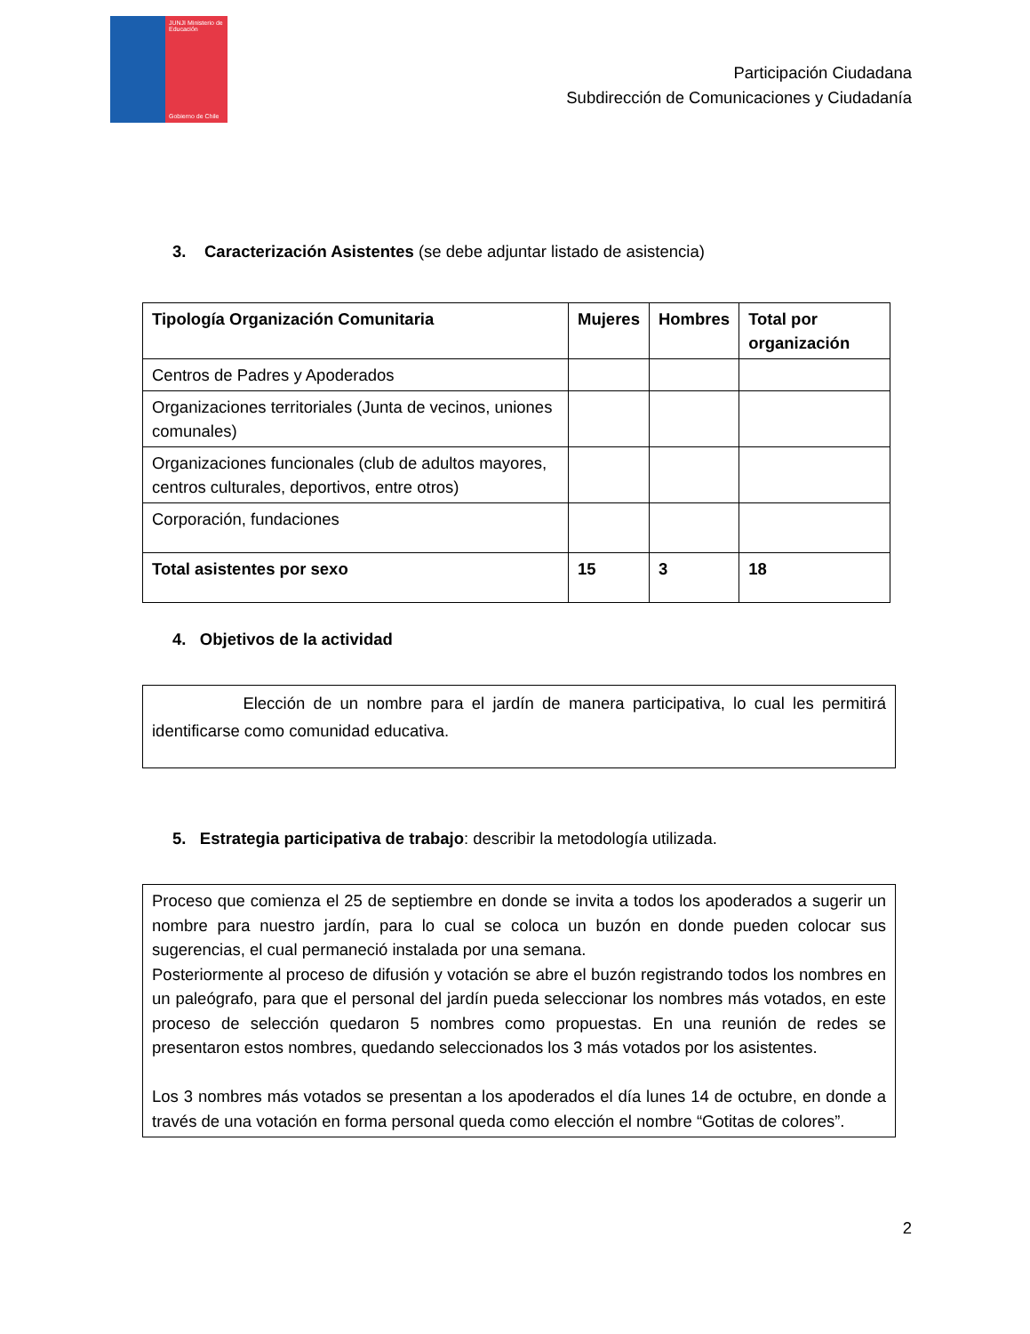JUNJI Ministerio de Educación
Gobierno de Chile
Participación Ciudadana
Subdirección de Comunicaciones y Ciudadanía
3. Caracterización Asistentes (se debe adjuntar listado de asistencia)
| Tipología Organización Comunitaria | Mujeres | Hombres | Total por organización |
| Centros de Padres y Apoderados | | | |
| Organizaciones territoriales (Junta de vecinos, uniones comunales) | | | |
| Organizaciones funcionales (club de adultos mayores, centros culturales, deportivos, entre otros) | | | |
| Corporación, fundaciones | | | |
| Total asistentes por sexo | 15 | 3 | 18 |
4. Objetivos de la actividad
Elección de un nombre para el jardín de manera participativa, lo cual les permitirá identificarse como comunidad educativa.
5. Estrategia participativa de trabajo: describir la metodología utilizada.
Proceso que comienza el 25 de septiembre en donde se invita a todos los apoderados a sugerir un nombre para nuestro jardín, para lo cual se coloca un buzón en donde pueden colocar sus sugerencias, el cual permaneció instalada por una semana.
Posteriormente al proceso de difusión y votación se abre el buzón registrando todos los nombres en un paleógrafo, para que el personal del jardín pueda seleccionar los nombres más votados, en este proceso de selección quedaron 5 nombres como propuestas. En una reunión de redes se presentaron estos nombres, quedando seleccionados los 3 más votados por los asistentes.
Los 3 nombres más votados se presentan a los apoderados el día lunes 14 de octubre, en donde a través de una votación en forma personal queda como elección el nombre “Gotitas de colores”.
2